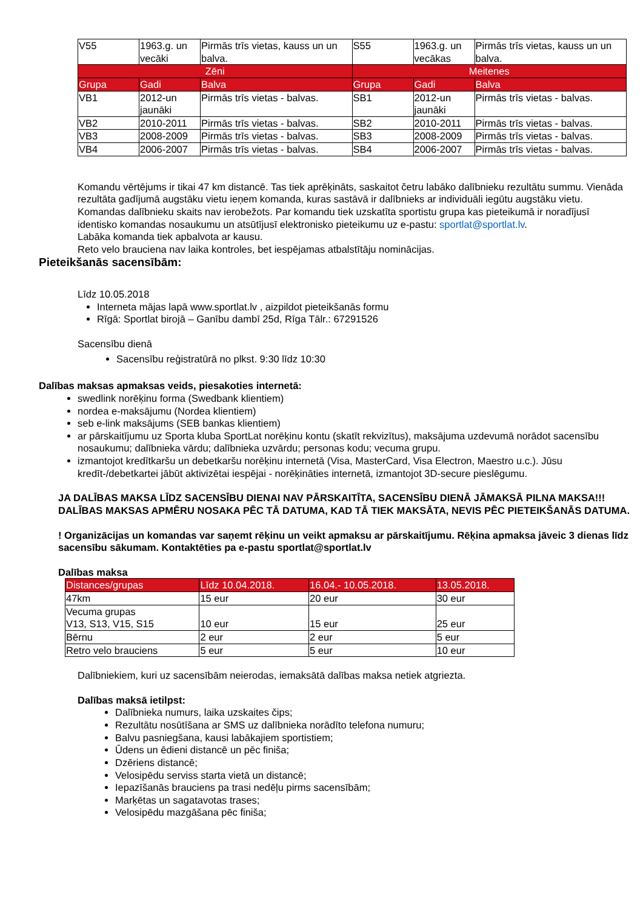| V55 | 1963.g. un vecāki | Pirmās trīs vietas, kauss un un balva. | S55 | 1963.g. un vecākas | Pirmās trīs vietas, kauss un un balva. |
| Zēni | | | Meitenes | | |
| Grupa | Gadi | Balva | Grupa | Gadi | Balva |
| VB1 | 2012-un jaunāki | Pirmās trīs vietas - balvas. | SB1 | 2012-un jaunāki | Pirmās trīs vietas - balvas. |
| VB2 | 2010-2011 | Pirmās trīs vietas - balvas. | SB2 | 2010-2011 | Pirmās trīs vietas - balvas. |
| VB3 | 2008-2009 | Pirmās trīs vietas - balvas. | SB3 | 2008-2009 | Pirmās trīs vietas - balvas. |
| VB4 | 2006-2007 | Pirmās trīs vietas - balvas. | SB4 | 2006-2007 | Pirmās trīs vietas - balvas. |
Komandu vērtējums ir tikai 47 km distancē. Tas tiek aprēķināts, saskaitot četru labāko dalībnieku rezultātu summu. Vienāda rezultāta gadījumā augstāku vietu ieņem komanda, kuras sastāvā ir dalībnieks ar individuāli iegūtu augstāku vietu. Komandas dalībnieku skaits nav ierobežots. Par komandu tiek uzskatīta sportistu grupa kas pieteikumā ir noradījusī identisko komandas nosaukumu un atsūtījusī elektronisko pieteikumu uz e-pastu: sportlat@sportlat.lv.
Labāka komanda tiek apbalvota ar kausu.
Reto velo brauciena nav laika kontroles, bet iespējamas atbalstītāju nominācijas.
Pieteikšanās sacensībām:
Līdz 10.05.2018
Interneta mājas lapā www.sportlat.lv , aizpildot pieteikšanās formu
Rīgā: Sportlat birojā – Ganību dambī 25d, Rīga Tālr.: 67291526
Sacensību dienā
Sacensību reģistratūrā no plkst. 9:30 līdz 10:30
Dalības maksas apmaksas veids, piesakoties internetā:
swedlink norēķinu forma (Swedbank klientiem)
nordea e-maksājumu (Nordea klientiem)
seb e-link maksājums (SEB bankas klientiem)
ar pārskaitījumu uz Sporta kluba SportLat norēķinu kontu (skatīt rekvizītus), maksājuma uzdevumā norādot sacensību nosaukumu; dalībnieka vārdu; dalībnieka uzvārdu; personas kodu; vecuma grupu.
izmantojot kredītkaršu un debetkaršu norēķinu internetā (Visa, MasterCard, Visa Electron, Maestro u.c.). Jūsu kredīt-/debetkartei jābūt aktivizētai iespējai - norēķināties internetā, izmantojot 3D-secure pieslēgumu.
JA DALĪBAS MAKSA LĪDZ SACENSĪBU DIENAI NAV PĀRSKAITĪTA, SACENSĪBU DIENĀ JĀMAKSĀ PILNA MAKSA!!! DALĪBAS MAKSAS APMĒRU NOSAKA PĒC TĀ DATUMA, KAD TĀ TIEK MAKSĀTA, NEVIS PĒC PIETEIKŠANĀS DATUMA.
! Organizācijas un komandas var saņemt rēķinu un veikt apmaksu ar pārskaitījumu. Rēķina apmaksa jāveic 3 dienas līdz sacensību sākumam. Kontaktēties pa e-pastu sportlat@sportlat.lv
Dalības maksa
| Distances/grupas | Līdz 10.04.2018. | 16.04.- 10.05.2018. | 13.05.2018. |
| --- | --- | --- | --- |
| 47km | 15 eur | 20 eur | 30 eur |
| Vecuma grupas V13, S13, V15, S15 | 10 eur | 15 eur | 25 eur |
| Bērnu | 2 eur | 2 eur | 5 eur |
| Retro velo brauciens | 5 eur | 5 eur | 10 eur |
Dalībniekiem, kuri uz sacensībām neierodas, iemaksātā dalības maksa netiek atgriezta.
Dalības maksā ietilpst:
Dalībnieka numurs, laika uzskaites čips;
Rezultātu nosūtīšana ar SMS uz dalībnieka norādīto telefona numuru;
Balvu pasniegšana, kausi labākajiem sportistiem;
Ūdens un ēdieni distancē un pēc finiša;
Dzēriens distancē;
Velosipēdu serviss starta vietā un distancē;
Iepazīšanās brauciens pa trasi nedēļu pirms sacensībām;
Marķētas un sagatavotas trases;
Velosipēdu mazgāšana pēc finiša;